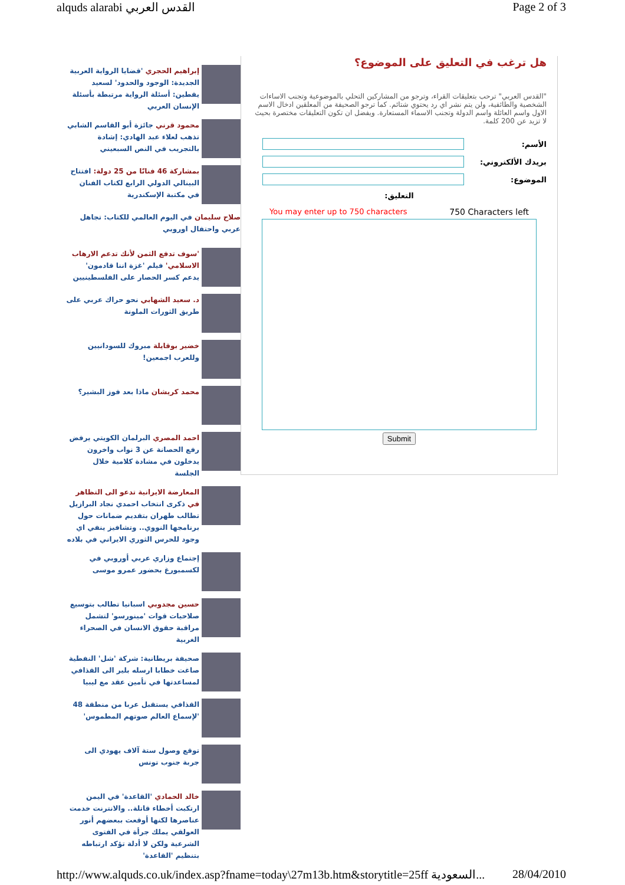alquds alarabi القدس العربي Page 2 of 3
إبراهيم الحجري 'قضايا الرواية العربية الجديدة: الوجود والحدود' لسعيد يقطين: أسئلة الرواية مرتبطة بأسئلة الإنسان العربي
محمود قرني جائزة أبو القاسم الشابي تذهب لعلاء عبد الهادي: إشادة بالتجريب في النص السبعيني
بمشاركة 46 فنانًا من 25 دولة: افتتاح البينالي الدولي الرابع لكتاب الفنان في مكتبة الإسكندرية
صلاح سليمان في اليوم العالمي للكتاب: تجاهل عربي واحتفال اوروبي
'سوف تدفع الثمن لأنك تدعم الارهاب الاسلامي' فيلم 'غزة اننا قادمون' يدعم كسر الحصار على الفلسطينيين
د. سعيد الشهابي نحو حراك عربي على طريق الثورات الملونة
خضير بوقايلة مبروك للسودانيين وللعرب اجمعين!
محمد كريشان ماذا بعد فوز البشير؟
احمد المصري البرلمان الكويتي يرفض رفع الحصانة عن 3 نواب واخرون يدخلون في مشادة كلامية خلال الجلسة
المعارضة الايرانية تدعو الى التظاهر في ذكرى انتخاب احمدي نجاد البرازيل تطالب طهران بتقديم ضمانات حول برنامجها النووي.. وتشافيز ينفي اي وجود للحرس الثوري الايراني في بلاده
إجتماع وزاري عربي أوروبي في لكسمبورغ بحضور عمرو موسى
حسين مجدوبي اسبانيا تطالب بتوسيع صلاحيات قوات 'مينورسو' لتشمل مراقبة حقوق الانسان في الصحراء الغربية
صحيفة بريطانية: شركة 'شل' النفطية صاغت خطابا ارسله بلير الى القذافي لمساعدتها في تأمين عقد مع ليبيا
القذافي يستقبل عربا من منطقة 48 'لإسماع العالم صوتهم المطموس'
توقع وصول ستة آلاف يهودي الى جربة جنوب تونس
خالد الحمادي 'القاعدة' في اليمن ارتكبت أخطاء قاتلة.. والانترنت خدمت عناصرها لكنها أوقعت ببعضهم أنور العولقي يملك جرأة في الفتوى الشرعية ولكن لا أدلة تؤكد ارتباطه بتنظيم 'القاعدة'
هل ترغب في التعليق على الموضوع؟
"القدس العربي" ترحب بتعليقات القراء، وترجو من المشاركين التحلي بالموضوعية وتجنب الاساءات الشخصية والطائفية، ولن يتم نشر اي رد يحتوي شتائم. كما ترجو الصحيفة من المعلقين ادخال الاسم الاول واسم العائلة واسم الدولة وتجنب الاسماء المستعارة. ويفضل ان تكون التعليقات مختصرة بحيث لا تزيد عن 200 كلمة.
الأسم:
بريدك الألكتروني:
الموضوع:
التعليق:
You may enter up to 750 characters 750 Characters left
Submit
http://www.alquds.co.uk/index.asp?fname=today\27m13b.htm&storytitle=25ff السعودية... 28/04/2010